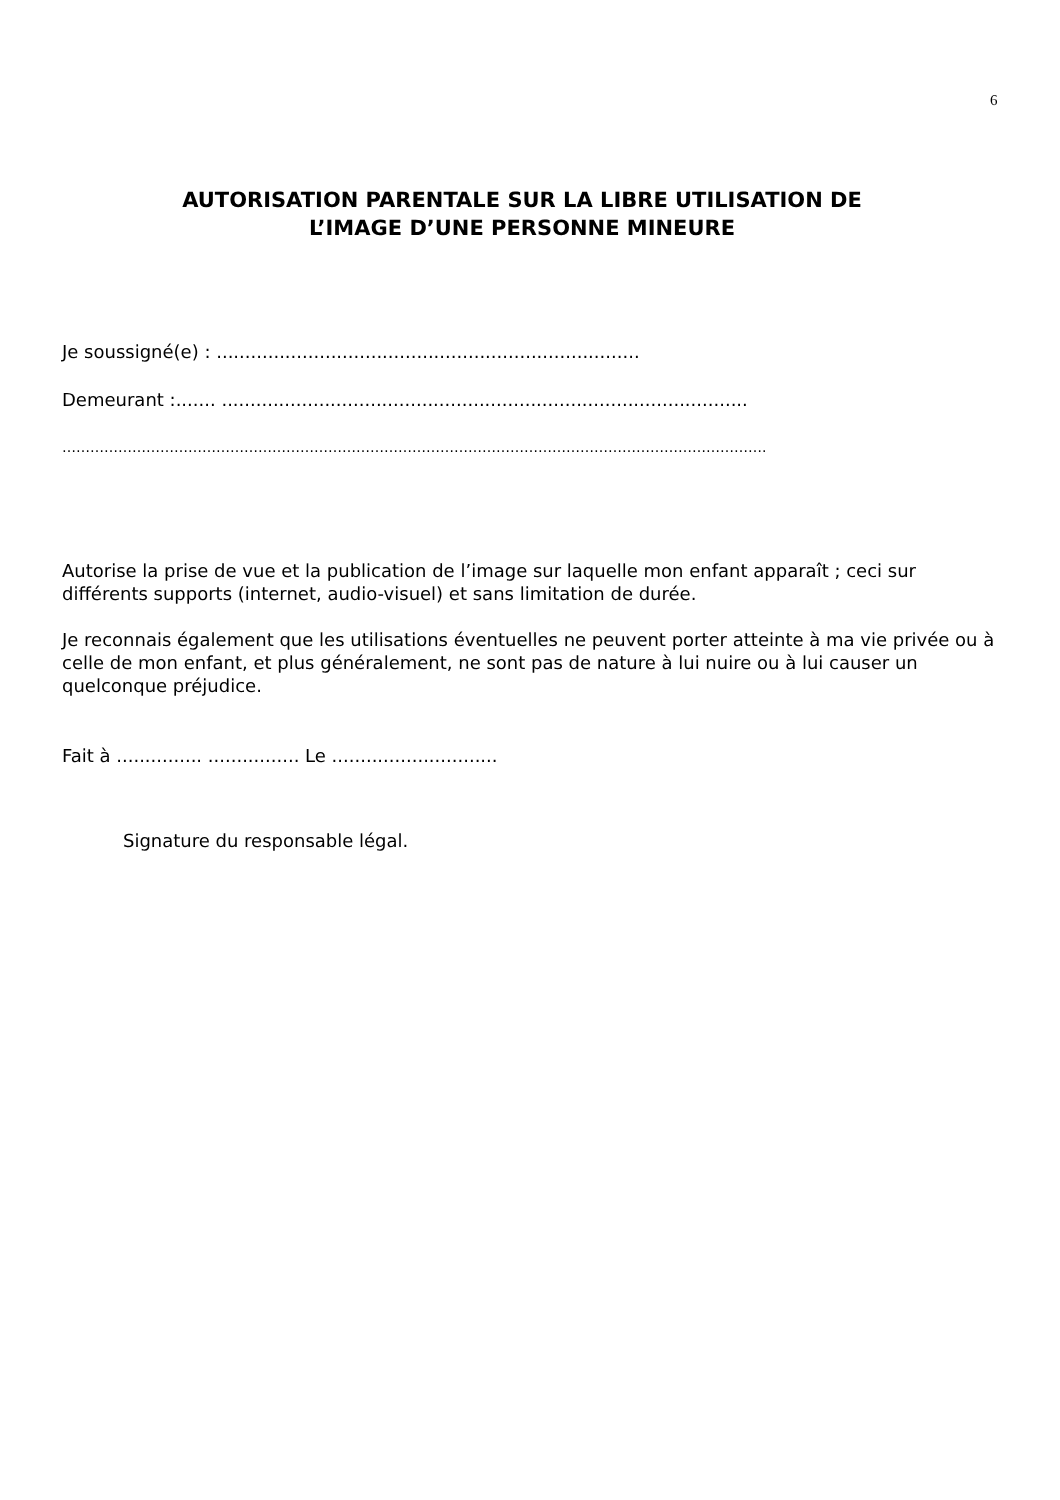6
AUTORISATION PARENTALE SUR LA LIBRE UTILISATION DE
L’IMAGE D’UNE PERSONNE MINEURE
Je soussigné(e) : ..........................................................................
Demeurant :....... ............................................................................................
…………………………………………………………………………………………………………………………………….
Autorise la prise de vue et la publication de l’image sur laquelle mon enfant apparaît ; ceci sur différents supports (internet, audio-visuel) et sans limitation de durée.
Je reconnais également que les utilisations éventuelles ne peuvent porter atteinte à ma vie privée ou à celle de mon enfant, et plus généralement, ne sont pas de nature à lui nuire ou à lui causer un quelconque préjudice.
Fait à ............... ................ Le .............................
Signature du responsable légal.